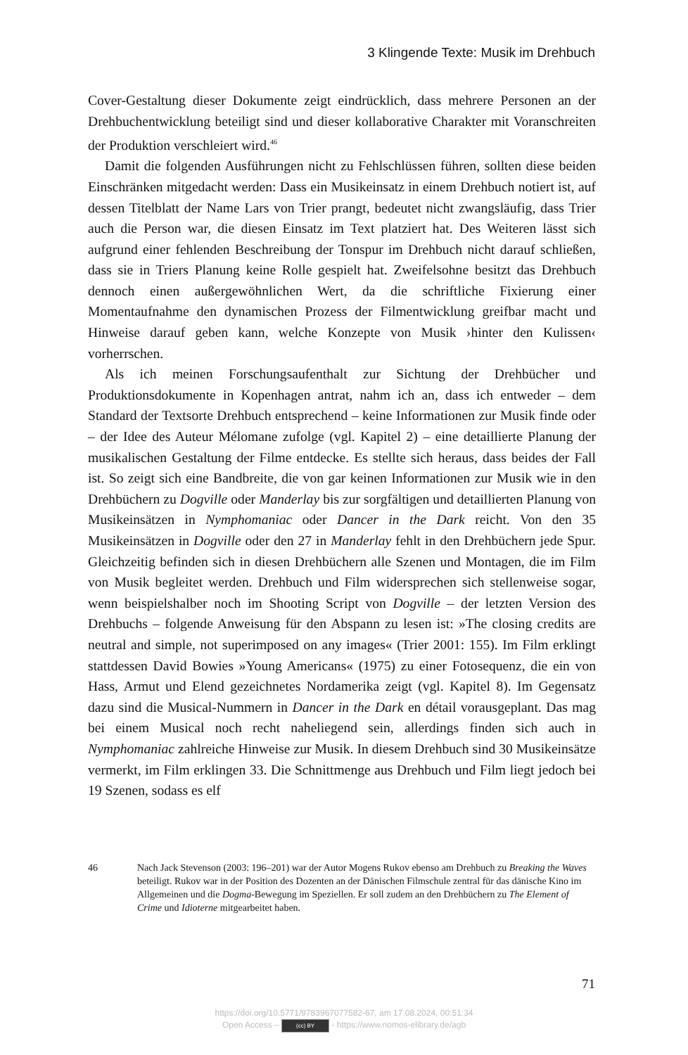3 Klingende Texte: Musik im Drehbuch
Cover-Gestaltung dieser Dokumente zeigt eindrücklich, dass mehrere Personen an der Drehbuchentwicklung beteiligt sind und dieser kollaborative Charakter mit Voranschreiten der Produktion verschleiert wird.<sup>46</sup>
Damit die folgenden Ausführungen nicht zu Fehlschlüssen führen, sollten diese beiden Einschränken mitgedacht werden: Dass ein Musikeinsatz in einem Drehbuch notiert ist, auf dessen Titelblatt der Name Lars von Trier prangt, bedeutet nicht zwangsläufig, dass Trier auch die Person war, die diesen Einsatz im Text platziert hat. Des Weiteren lässt sich aufgrund einer fehlenden Beschreibung der Tonspur im Drehbuch nicht darauf schließen, dass sie in Triers Planung keine Rolle gespielt hat. Zweifelsohne besitzt das Drehbuch dennoch einen außergewöhnlichen Wert, da die schriftliche Fixierung einer Momentaufnahme den dynamischen Prozess der Filmentwicklung greifbar macht und Hinweise darauf geben kann, welche Konzepte von Musik ›hinter den Kulissen‹ vorherrschen.
Als ich meinen Forschungsaufenthalt zur Sichtung der Drehbücher und Produktionsdokumente in Kopenhagen antrat, nahm ich an, dass ich entweder – dem Standard der Textsorte Drehbuch entsprechend – keine Informationen zur Musik finde oder – der Idee des Auteur Mélomane zufolge (vgl. Kapitel 2) – eine detaillierte Planung der musikalischen Gestaltung der Filme entdecke. Es stellte sich heraus, dass beides der Fall ist. So zeigt sich eine Bandbreite, die von gar keinen Informationen zur Musik wie in den Drehbüchern zu Dogville oder Manderlay bis zur sorgfältigen und detaillierten Planung von Musikeinsätzen in Nymphomaniac oder Dancer in the Dark reicht. Von den 35 Musikeinsätzen in Dogville oder den 27 in Manderlay fehlt in den Drehbüchern jede Spur. Gleichzeitig befinden sich in diesen Drehbüchern alle Szenen und Montagen, die im Film von Musik begleitet werden. Drehbuch und Film widersprechen sich stellenweise sogar, wenn beispielshalber noch im Shooting Script von Dogville – der letzten Version des Drehbuchs – folgende Anweisung für den Abspann zu lesen ist: »The closing credits are neutral and simple, not superimposed on any images« (Trier 2001: 155). Im Film erklingt stattdessen David Bowies »Young Americans« (1975) zu einer Fotosequenz, die ein von Hass, Armut und Elend gezeichnetes Nordamerika zeigt (vgl. Kapitel 8). Im Gegensatz dazu sind die Musical-Nummern in Dancer in the Dark en détail vorausgeplant. Das mag bei einem Musical noch recht naheliegend sein, allerdings finden sich auch in Nymphomaniac zahlreiche Hinweise zur Musik. In diesem Drehbuch sind 30 Musikeinsätze vermerkt, im Film erklingen 33. Die Schnittmenge aus Drehbuch und Film liegt jedoch bei 19 Szenen, sodass es elf
46 Nach Jack Stevenson (2003: 196–201) war der Autor Mogens Rukov ebenso am Drehbuch zu Breaking the Waves beteiligt. Rukov war in der Position des Dozenten an der Dänischen Filmschule zentral für das dänische Kino im Allgemeinen und die Dogma-Bewegung im Speziellen. Er soll zudem an den Drehbüchern zu The Element of Crime und Idioterne mitgearbeitet haben.
71
https://doi.org/10.5771/9783967077582-67, am 17.08.2024, 00:51:34
Open Access – (cc) BY - https://www.nomos-elibrary.de/agb